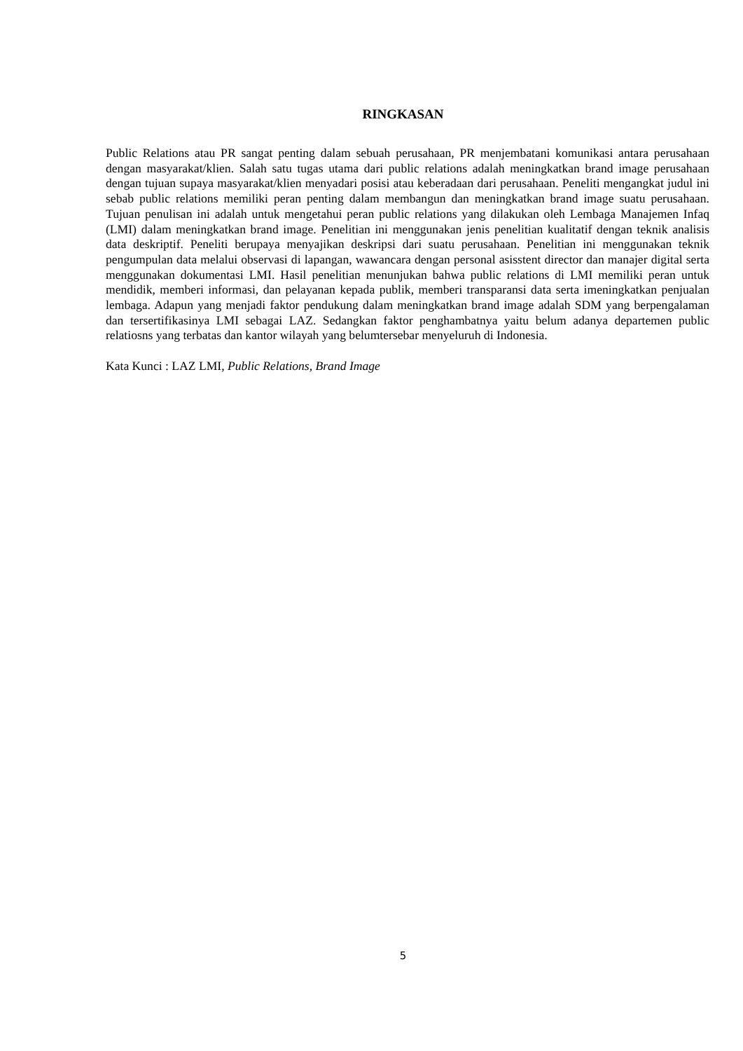RINGKASAN
Public Relations atau PR sangat penting dalam sebuah perusahaan, PR menjembatani komunikasi antara perusahaan dengan masyarakat/klien. Salah satu tugas utama dari public relations adalah meningkatkan brand image perusahaan dengan tujuan supaya masyarakat/klien menyadari posisi atau keberadaan dari perusahaan. Peneliti mengangkat judul ini sebab public relations memiliki peran penting dalam membangun dan meningkatkan brand image suatu perusahaan. Tujuan penulisan ini adalah untuk mengetahui peran public relations yang dilakukan oleh Lembaga Manajemen Infaq (LMI) dalam meningkatkan brand image. Penelitian ini menggunakan jenis penelitian kualitatif dengan teknik analisis data deskriptif. Peneliti berupaya menyajikan deskripsi dari suatu perusahaan. Penelitian ini menggunakan teknik pengumpulan data melalui observasi di lapangan, wawancara dengan personal asisstent director dan manajer digital serta menggunakan dokumentasi LMI. Hasil penelitian menunjukan bahwa public relations di LMI memiliki peran untuk mendidik, memberi informasi, dan pelayanan kepada publik, memberi transparansi data serta imeningkatkan penjualan lembaga. Adapun yang menjadi faktor pendukung dalam meningkatkan brand image adalah SDM yang berpengalaman dan tersertifikasinya LMI sebagai LAZ. Sedangkan faktor penghambatnya yaitu belum adanya departemen public relatiosns yang terbatas dan kantor wilayah yang belumtersebar menyeluruh di Indonesia.
Kata Kunci : LAZ LMI, Public Relations, Brand Image
5